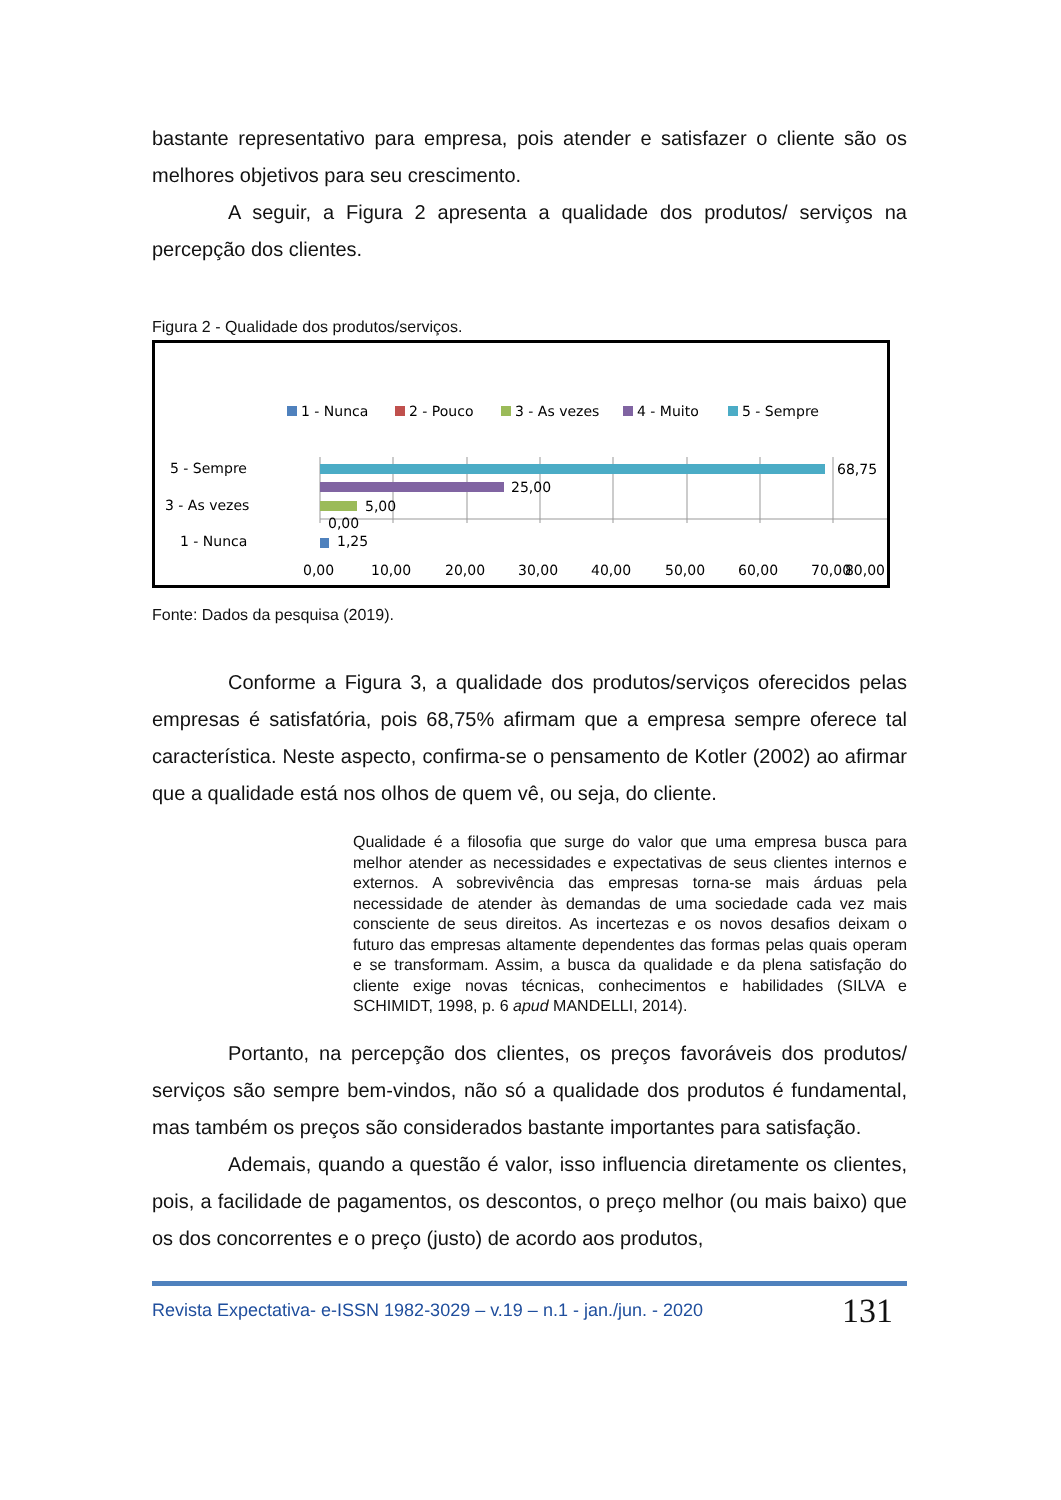bastante representativo para empresa, pois atender e satisfazer o cliente são os melhores objetivos para seu crescimento.
A seguir, a Figura 2 apresenta a qualidade dos produtos/ serviços na percepção dos clientes.
Figura 2 - Qualidade dos produtos/serviços.
1 - Nunca
2 - Pouco
3 - As vezes
4 - Muito
5 - Sempre
68,75
25,00
5,00
0,00
1,25
5 - Sempre
3 - As vezes
1 - Nunca
0,00
10,00
20,00
30,00
40,00
50,00
60,00
70,00
80,00
Fonte: Dados da pesquisa (2019).
Conforme a Figura 3, a qualidade dos produtos/serviços oferecidos pelas empresas é satisfatória, pois 68,75% afirmam que a empresa sempre oferece tal característica. Neste aspecto, confirma-se o pensamento de Kotler (2002) ao afirmar que a qualidade está nos olhos de quem vê, ou seja, do cliente.
Qualidade é a filosofia que surge do valor que uma empresa busca para melhor atender as necessidades e expectativas de seus clientes internos e externos. A sobrevivência das empresas torna-se mais árduas pela necessidade de atender às demandas de uma sociedade cada vez mais consciente de seus direitos. As incertezas e os novos desafios deixam o futuro das empresas altamente dependentes das formas pelas quais operam e se transformam. Assim, a busca da qualidade e da plena satisfação do cliente exige novas técnicas, conhecimentos e habilidades (SILVA e SCHIMIDT, 1998, p. 6 apud MANDELLI, 2014).
Portanto, na percepção dos clientes, os preços favoráveis dos produtos/ serviços são sempre bem-vindos, não só a qualidade dos produtos é fundamental, mas também os preços são considerados bastante importantes para satisfação.
Ademais, quando a questão é valor, isso influencia diretamente os clientes, pois, a facilidade de pagamentos, os descontos, o preço melhor (ou mais baixo) que os dos concorrentes e o preço (justo) de acordo aos produtos,
Revista Expectativa- e-ISSN 1982-3029 – v.19 – n.1 - jan./jun. - 2020 131